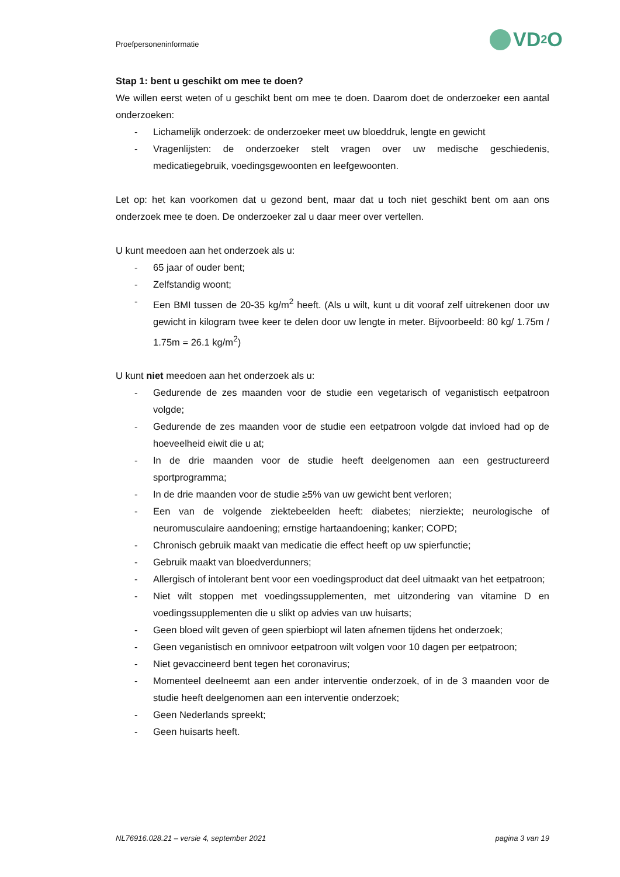Proefpersoneninformatie VD<sub>2</sub>O
Stap 1: bent u geschikt om mee te doen?
We willen eerst weten of u geschikt bent om mee te doen. Daarom doet de onderzoeker een aantal onderzoeken:
- Lichamelijk onderzoek: de onderzoeker meet uw bloeddruk, lengte en gewicht
- Vragenlijsten: de onderzoeker stelt vragen over uw medische geschiedenis, medicatiegebruik, voedingsgewoonten en leefgewoonten.
Let op: het kan voorkomen dat u gezond bent, maar dat u toch niet geschikt bent om aan ons onderzoek mee te doen. De onderzoeker zal u daar meer over vertellen.
U kunt meedoen aan het onderzoek als u:
- 65 jaar of ouder bent;
- Zelfstandig woont;
- Een BMI tussen de 20-35 kg/m<sup>2</sup> heeft. (Als u wilt, kunt u dit vooraf zelf uitrekenen door uw gewicht in kilogram twee keer te delen door uw lengte in meter. Bijvoorbeeld: 80 kg/ 1.75m / 1.75m = 26.1 kg/m<sup>2</sup>)
U kunt niet meedoen aan het onderzoek als u:
- Gedurende de zes maanden voor de studie een vegetarisch of veganistisch eetpatroon volgde;
- Gedurende de zes maanden voor de studie een eetpatroon volgde dat invloed had op de hoeveelheid eiwit die u at;
- In de drie maanden voor de studie heeft deelgenomen aan een gestructureerd sportprogramma;
- In de drie maanden voor de studie ≥5% van uw gewicht bent verloren;
- Een van de volgende ziektebeelden heeft: diabetes; nierziekte; neurologische of neuromusculaire aandoening; ernstige hartaandoening; kanker; COPD;
- Chronisch gebruik maakt van medicatie die effect heeft op uw spierfunctie;
- Gebruik maakt van bloedverdunners;
- Allergisch of intolerant bent voor een voedingsproduct dat deel uitmaakt van het eetpatroon;
- Niet wilt stoppen met voedingssupplementen, met uitzondering van vitamine D en voedingssupplementen die u slikt op advies van uw huisarts;
- Geen bloed wilt geven of geen spierbiopt wil laten afnemen tijdens het onderzoek;
- Geen veganistisch en omnivoor eetpatroon wilt volgen voor 10 dagen per eetpatroon;
- Niet gevaccineerd bent tegen het coronavirus;
- Momenteel deelneemt aan een ander interventie onderzoek, of in de 3 maanden voor de studie heeft deelgenomen aan een interventie onderzoek;
- Geen Nederlands spreekt;
- Geen huisarts heeft.
NL76916.028.21 – versie 4, september 2021 pagina 3 van 19